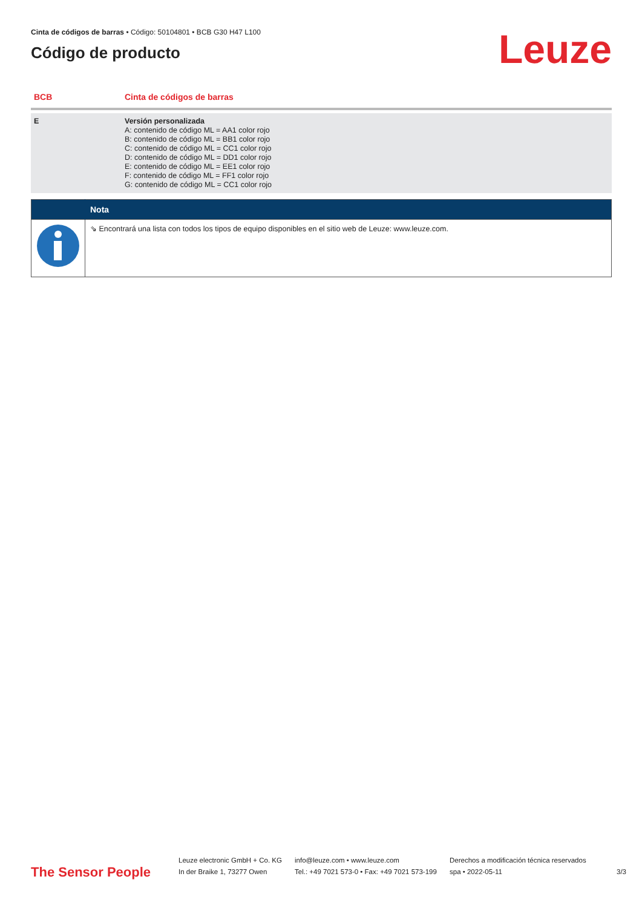Cinta de códigos de barras • Código: 50104801 • BCB G30 H47 L100
Código de producto
Leuze
| BCB | Cinta de códigos de barras |
| E | Versión personalizada A: contenido de código ML = AA1 color rojo B: contenido de código ML = BB1 color rojo C: contenido de código ML = CC1 color rojo D: contenido de código ML = DD1 color rojo E: contenido de código ML = EE1 color rojo F: contenido de código ML = FF1 color rojo G: contenido de código ML = CC1 color rojo |
| | Nota |
| --- | --- |
| | ⇘ Encontrará una lista con todos los tipos de equipo disponibles en el sitio web de Leuze: www.leuze.com. |
The Sensor People
Leuze electronic GmbH + Co. KG
In der Braike 1, 73277 Owen
info@leuze.com • www.leuze.com
Tel.: +49 7021 573-0 • Fax: +49 7021 573-199
Derechos a modificación técnica reservados
spa • 2022-05-11
3/3